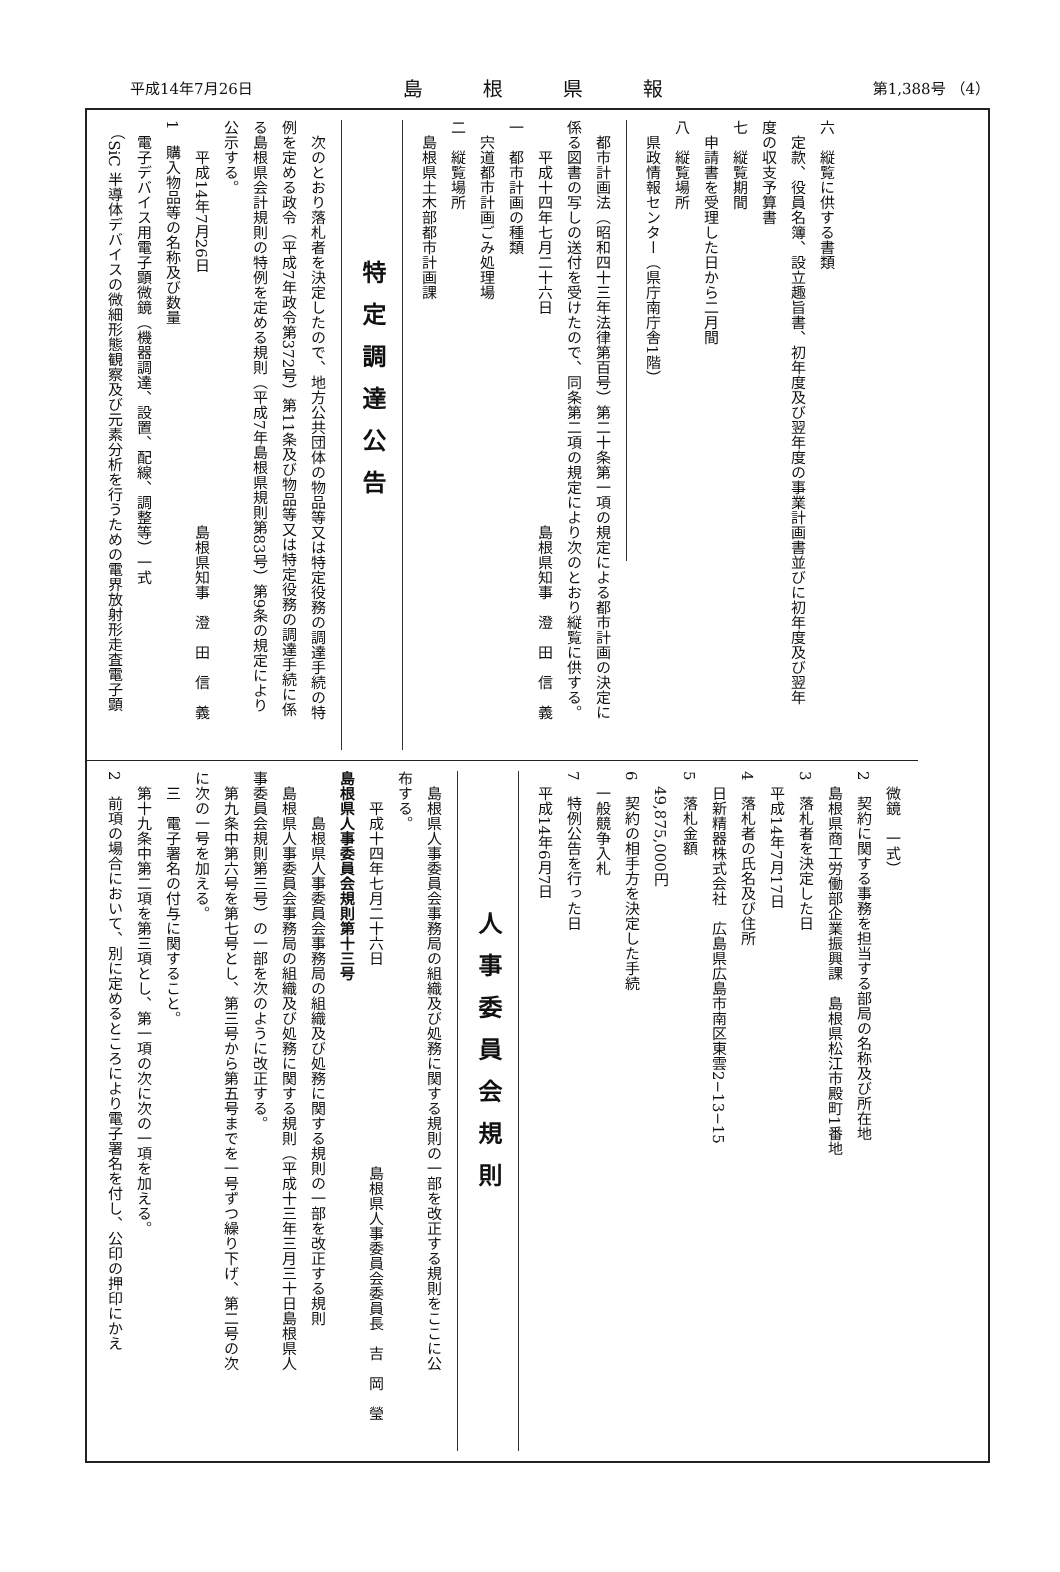平成14年7月26日 島根県報 第1,388号 （4）
六　縦覧に供する書類
定款、役員名簿、設立趣旨書、初年度及び翌年度の事業計画書並びに初年度及び翌年
度の収支予算書
七　縦覧期間
申請書を受理した日から二月間
八　縦覧場所
県政情報センター（県庁南庁舎1階）
都市計画法（昭和四十三年法律第百号）第二十条第一項の規定による都市計画の決定に
係る図書の写しの送付を受けたので、同条第二項の規定により次のとおり縦覧に供する。
平成十四年七月二十六日 島根県知事　澄　田　信　義
一　都市計画の種類
宍道都市計画ごみ処理場
二　縦覧場所
島根県土木部都市計画課
特定調達公告
次のとおり落札者を決定したので、地方公共団体の物品等又は特定役務の調達手続の特
例を定める政令（平成7年政令第372号）第11条及び物品等又は特定役務の調達手続に係
る島根県会計規則の特例を定める規則（平成7年島根県規則第83号）第9条の規定により
公示する。
平成14年7月26日 島根県知事　澄　田　信　義
1　購入物品等の名称及び数量
電子デバイス用電子顕微鏡（機器調達、設置、配線、調整等）一式
（SiC 半導体デバイスの微細形態観察及び元素分析を行うための電界放射形走査電子顕
微鏡　一式）
2　契約に関する事務を担当する部局の名称及び所在地
島根県商工労働部企業振興課　島根県松江市殿町1番地
3　落札者を決定した日
平成14年7月17日
4　落札者の氏名及び住所
日新精器株式会社　広島県広島市南区東雲2−13−15
5　落札金額
49,875,000円
6　契約の相手方を決定した手続
一般競争入札
7　特例公告を行った日
平成14年6月7日
人事委員会規則
島根県人事委員会事務局の組織及び処務に関する規則の一部を改正する規則をここに公
布する。
平成十四年七月二十六日 島根県人事委員会委員長　吉　岡　瑩
島根県人事委員会規則第十三号
島根県人事委員会事務局の組織及び処務に関する規則の一部を改正する規則
島根県人事委員会事務局の組織及び処務に関する規則（平成十三年三月三十日島根県人
事委員会規則第三号）の一部を次のように改正する。
第九条中第六号を第七号とし、第三号から第五号までを一号ずつ繰り下げ、第二号の次
に次の一号を加える。
三　電子署名の付与に関すること。
第十九条中第二項を第三項とし、第一項の次に次の一項を加える。
2　前項の場合において、別に定めるところにより電子署名を付し、公印の押印にかえ